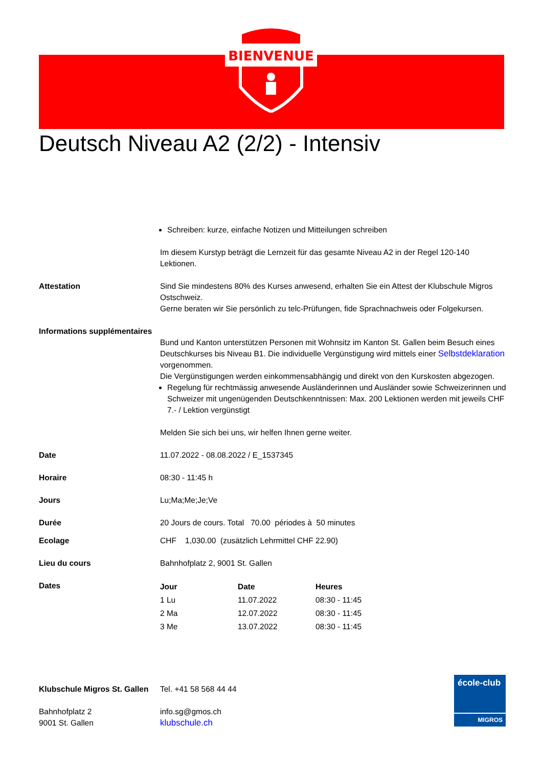BIENVENUE
Deutsch Niveau A2 (2/2) - Intensiv
Schreiben: kurze, einfache Notizen und Mitteilungen schreiben
Im diesem Kurstyp beträgt die Lernzeit für das gesamte Niveau A2 in der Regel 120-140 Lektionen.
Attestation Sind Sie mindestens 80% des Kurses anwesend, erhalten Sie ein Attest der Klubschule Migros Ostschweiz.
Gerne beraten wir Sie persönlich zu telc-Prüfungen, fide Sprachnachweis oder Folgekursen.
Informations supplémentaires
Bund und Kanton unterstützen Personen mit Wohnsitz im Kanton St. Gallen beim Besuch eines Deutschkurses bis Niveau B1. Die individuelle Vergünstigung wird mittels einer Selbstdeklaration vorgenommen.
Die Vergünstigungen werden einkommensabhängig und direkt von den Kurskosten abgezogen.
Regelung für rechtmässig anwesende Ausländerinnen und Ausländer sowie Schweizerinnen und Schweizer mit ungenügenden Deutschkenntnissen: Max. 200 Lektionen werden mit jeweils CHF 7.- / Lektion vergünstigt
Melden Sie sich bei uns, wir helfen Ihnen gerne weiter.
Date 11.07.2022 - 08.08.2022 / E_1537345
Horaire 08:30 - 11:45 h
Jours Lu;Ma;Me;Je;Ve
Durée 20 Jours de cours. Total 70.00 périodes à 50 minutes
Ecolage CHF 1,030.00 (zusätzlich Lehrmittel CHF 22.90)
Lieu du cours Bahnhofplatz 2, 9001 St. Gallen
Dates
| Jour | Date | Heures |
| --- | --- | --- |
| 1 Lu | 11.07.2022 | 08:30 - 11:45 |
| 2 Ma | 12.07.2022 | 08:30 - 11:45 |
| 3 Me | 13.07.2022 | 08:30 - 11:45 |
Klubschule Migros St. Gallen
Bahnhofplatz 2
9001 St. Gallen
Tel. +41 58 568 44 44
info.sg@gmos.ch
klubschule.ch
école-club
MIGROS